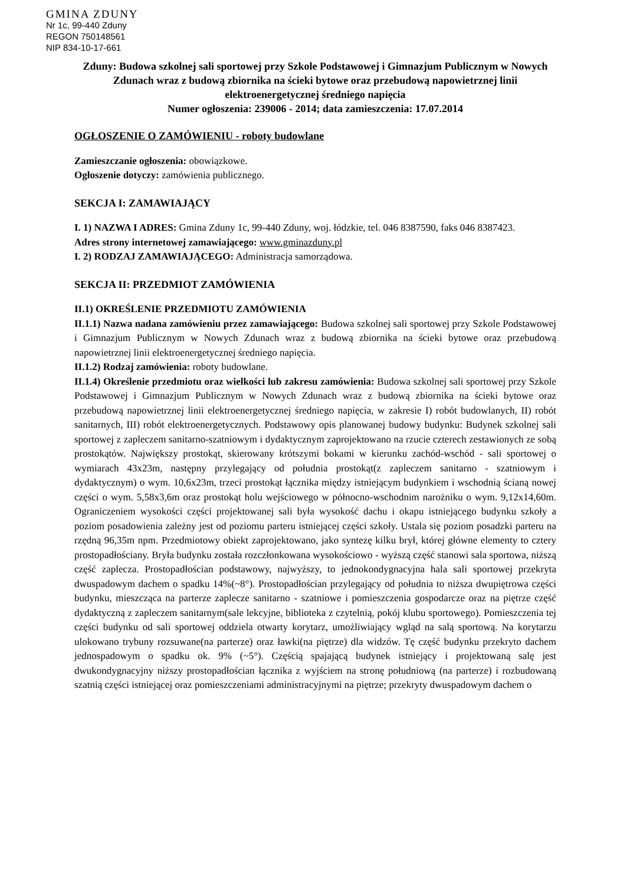GMINA ZDUNY
Nr 1c, 99-440 Zduny
REGON 750148561
NIP 834-10-17-661
Zduny: Budowa szkolnej sali sportowej przy Szkole Podstawowej i Gimnazjum Publicznym w Nowych Zdunach wraz z budową zbiornika na ścieki bytowe oraz przebudową napowietrznej linii elektroenergetycznej średniego napięcia
Numer ogłoszenia: 239006 - 2014; data zamieszczenia: 17.07.2014
OGŁOSZENIE O ZAMÓWIENIU - roboty budowlane
Zamieszczanie ogłoszenia: obowiązkowe.
Ogłoszenie dotyczy: zamówienia publicznego.
SEKCJA I: ZAMAWIAJĄCY
I. 1) NAZWA I ADRES: Gmina Zduny 1c, 99-440 Zduny, woj. łódzkie, tel. 046 8387590, faks 046 8387423.
Adres strony internetowej zamawiającego: www.gminazduny.pl
I. 2) RODZAJ ZAMAWIAJĄCEGO: Administracja samorządowa.
SEKCJA II: PRZEDMIOT ZAMÓWIENIA
II.1) OKREŚLENIE PRZEDMIOTU ZAMÓWIENIA
II.1.1) Nazwa nadana zamówieniu przez zamawiającego: Budowa szkolnej sali sportowej przy Szkole Podstawowej i Gimnazjum Publicznym w Nowych Zdunach wraz z budową zbiornika na ścieki bytowe oraz przebudową napowietrznej linii elektroenergetycznej średniego napięcia.
II.1.2) Rodzaj zamówienia: roboty budowlane.
II.1.4) Określenie przedmiotu oraz wielkości lub zakresu zamówienia: Budowa szkolnej sali sportowej przy Szkole Podstawowej i Gimnazjum Publicznym w Nowych Zdunach wraz z budową zbiornika na ścieki bytowe oraz przebudową napowietrznej linii elektroenergetycznej średniego napięcia, w zakresie I) robót budowlanych, II) robót sanitarnych, III) robót elektroenergetycznych. Podstawowy opis planowanej budowy budynku: Budynek szkolnej sali sportowej z zapleczem sanitarno-szatniowym i dydaktycznym zaprojektowano na rzucie czterech zestawionych ze sobą prostokątów. Największy prostokąt, skierowany krótszymi bokami w kierunku zachód-wschód - sali sportowej o wymiarach 43x23m, następny przylegający od południa prostokąt(z zapleczem sanitarno - szatniowym i dydaktycznym) o wym. 10,6x23m, trzeci prostokąt łącznika między istniejącym budynkiem i wschodnią ścianą nowej części o wym. 5,58x3,6m oraz prostokąt holu wejściowego w północno-wschodnim narożniku o wym. 9,12x14,60m. Ograniczeniem wysokości części projektowanej sali była wysokość dachu i okapu istniejącego budynku szkoły a poziom posadowienia zależny jest od poziomu parteru istniejącej części szkoły. Ustala się poziom posadzki parteru na rzędną 96,35m npm. Przedmiotowy obiekt zaprojektowano, jako syntezę kilku brył, której główne elementy to cztery prostopadłościany. Bryła budynku została rozczłonkowana wysokościowo - wyższą część stanowi sala sportowa, niższą część zaplecza. Prostopadłościan podstawowy, najwyższy, to jednokondygnacyjna hala sali sportowej przekryta dwuspadowym dachem o spadku 14%(~8°). Prostopadłościan przylegający od południa to niższa dwupiętrowa części budynku, mieszcząca na parterze zaplecze sanitarno - szatniowe i pomieszczenia gospodarcze oraz na piętrze część dydaktyczną z zapleczem sanitarnym(sale lekcyjne, biblioteka z czytelnią, pokój klubu sportowego). Pomieszczenia tej części budynku od sali sportowej oddziela otwarty korytarz, umożliwiający wgląd na salą sportową. Na korytarzu ulokowano trybuny rozsuwane(na parterze) oraz ławki(na piętrze) dla widzów. Tę część budynku przekryto dachem jednospadowym o spadku ok. 9% (~5°). Częścią spajającą budynek istniejący i projektowaną salę jest dwukondygnacyjny niższy prostopadłościan łącznika z wyjściem na stronę południową (na parterze) i rozbudowaną szatnią części istniejącej oraz pomieszczeniami administracyjnymi na piętrze; przekryty dwuspadowym dachem o